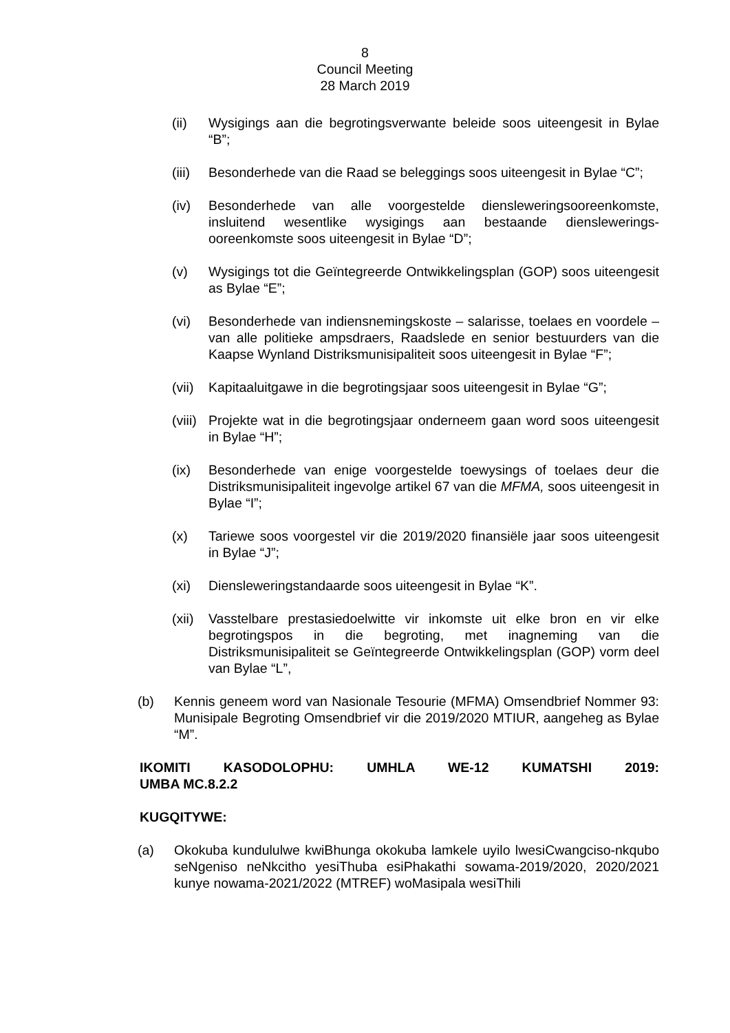8
Council Meeting
28 March 2019
(ii) Wysigings aan die begrotingsverwante beleide soos uiteengesit in Bylae “B”;
(iii)
Besonderhede van die Raad se beleggings soos uiteengesit in Bylae “C”;
(iv) Besonderhede van alle voorgestelde diensleweringsooreenkomste, insluitend wesentlike wysigings aan bestaande dienslewerings-ooreenkomste soos uiteengesit in Bylae “D”;
(v) Wysigings tot die Geïntegreerde Ontwikkelingsplan (GOP) soos uiteengesit as Bylae “E”;
(vi) Besonderhede van indiensnemingskoste – salarisse, toelaes en voordele – van alle politieke ampsdraers, Raadslede en senior bestuurders van die Kaapse Wynland Distriksmunisipaliteit soos uiteengesit in Bylae “F”;
(vii)
Kapitaaluitgawe in die begrotingsjaar soos uiteengesit in Bylae “G”;
(viii)
Projekte wat in die begrotingsjaar onderneem gaan word soos uiteengesit in Bylae “H”;
(ix) Besonderhede van enige voorgestelde toewysings of toelaes deur die Distriksmunisipaliteit ingevolge artikel 67 van die MFMA, soos uiteengesit in Bylae “I”;
(x) Tariewe soos voorgestel vir die 2019/2020 finansiële jaar soos uiteengesit in Bylae “J”;
(xi) Diensleweringstandaarde soos uiteengesit in Bylae “K”.
(xii)
Vasstelbare prestasiedoelwitte vir inkomste uit elke bron en vir elke begrotingspos in die begroting, met inagneming van die Distriksmunisipaliteit se Geïntegreerde Ontwikkelingsplan (GOP) vorm deel van Bylae “L”,
(b) Kennis geneem word van Nasionale Tesourie (MFMA) Omsendbrief Nommer 93: Munisipale Begroting Omsendbrief vir die 2019/2020 MTIUR, aangeheg as Bylae “M”.
IKOMITI KASODOLOPHU: UMHLA WE-12 KUMATSHI 2019:
UMBA MC.8.2.2
KUGQITYWE:
(a) Okokuba kundululwe kwiBhunga okokuba lamkele uyilo lwesiCwangciso-nkqubo seNgeniso neNkcitho yesiThuba esiPhakathi sowama-2019/2020, 2020/2021 kunye nowama-2021/2022 (MTREF) woMasipala wesiThili